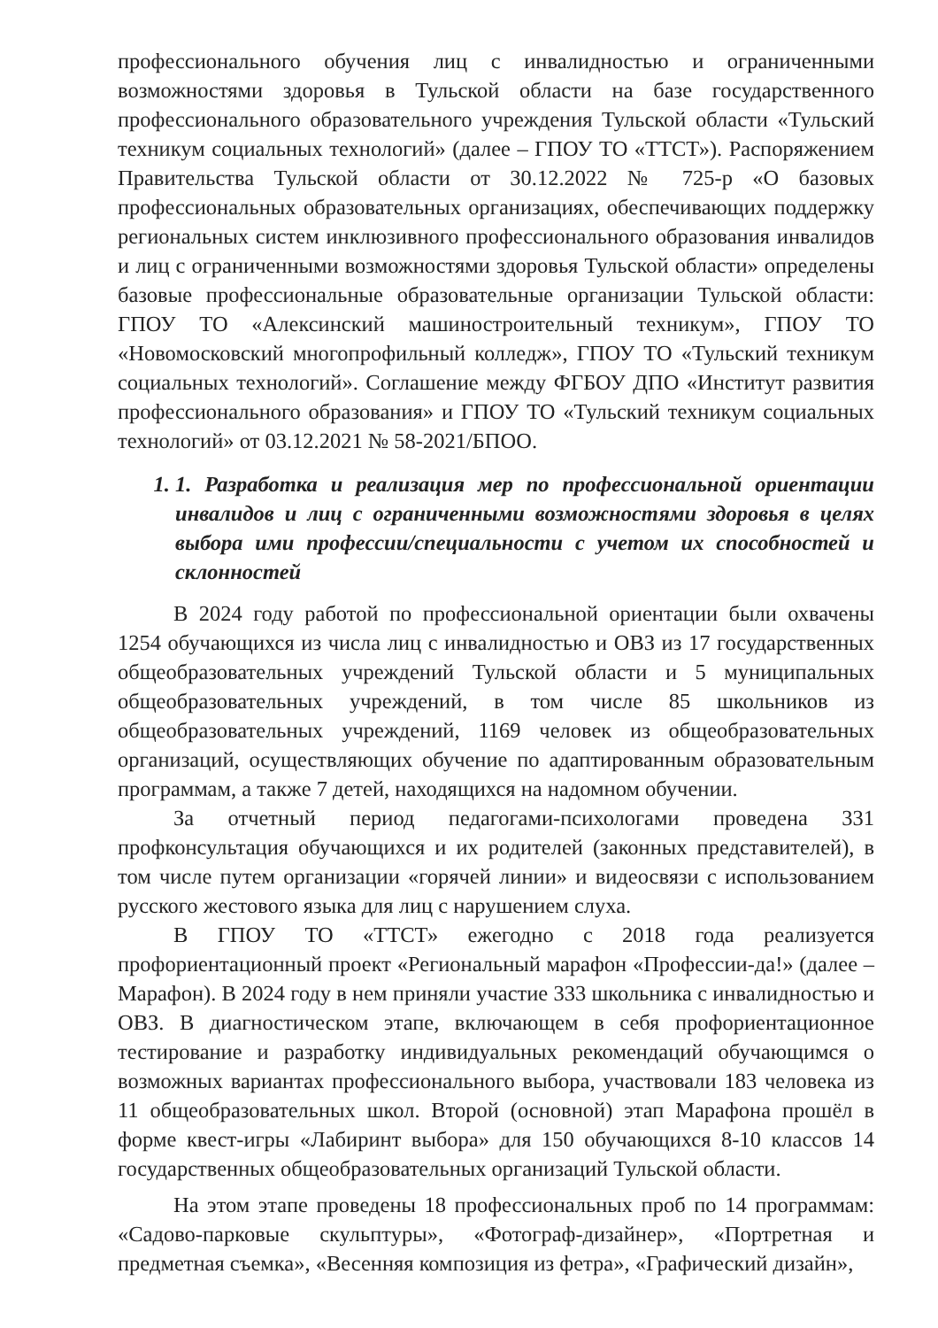профессионального обучения лиц с инвалидностью и ограниченными возможностями здоровья в Тульской области на базе государственного профессионального образовательного учреждения Тульской области «Тульский техникум социальных технологий» (далее – ГПОУ ТО «ТТСТ»). Распоряжением Правительства Тульской области от 30.12.2022 № 725-р «О базовых профессиональных образовательных организациях, обеспечивающих поддержку региональных систем инклюзивного профессионального образования инвалидов и лиц с ограниченными возможностями здоровья Тульской области» определены базовые профессиональные образовательные организации Тульской области: ГПОУ ТО «Алексинский машиностроительный техникум», ГПОУ ТО «Новомосковский многопрофильный колледж», ГПОУ ТО «Тульский техникум социальных технологий». Соглашение между ФГБОУ ДПО «Институт развития профессионального образования» и ГПОУ ТО «Тульский техникум социальных технологий» от 03.12.2021 № 58-2021/БПОО.
1. 1. Разработка и реализация мер по профессиональной ориентации инвалидов и лиц с ограниченными возможностями здоровья в целях выбора ими профессии/специальности с учетом их способностей и склонностей
В 2024 году работой по профессиональной ориентации были охвачены 1254 обучающихся из числа лиц с инвалидностью и ОВЗ из 17 государственных общеобразовательных учреждений Тульской области и 5 муниципальных общеобразовательных учреждений, в том числе 85 школьников из общеобразовательных учреждений, 1169 человек из общеобразовательных организаций, осуществляющих обучение по адаптированным образовательным программам, а также 7 детей, находящихся на надомном обучении.
За отчетный период педагогами-психологами проведена 331 профконсультация обучающихся и их родителей (законных представителей), в том числе путем организации «горячей линии» и видеосвязи с использованием русского жестового языка для лиц с нарушением слуха.
В ГПОУ ТО «ТТСТ» ежегодно с 2018 года реализуется профориентационный проект «Региональный марафон «Профессии-да!» (далее – Марафон). В 2024 году в нем приняли участие 333 школьника с инвалидностью и ОВЗ. В диагностическом этапе, включающем в себя профориентационное тестирование и разработку индивидуальных рекомендаций обучающимся о возможных вариантах профессионального выбора, участвовали 183 человека из 11 общеобразовательных школ. Второй (основной) этап Марафона прошёл в форме квест-игры «Лабиринт выбора» для 150 обучающихся 8-10 классов 14 государственных общеобразовательных организаций Тульской области.
На этом этапе проведены 18 профессиональных проб по 14 программам: «Садово-парковые скульптуры», «Фотограф-дизайнер», «Портретная и предметная съемка», «Весенняя композиция из фетра», «Графический дизайн»,